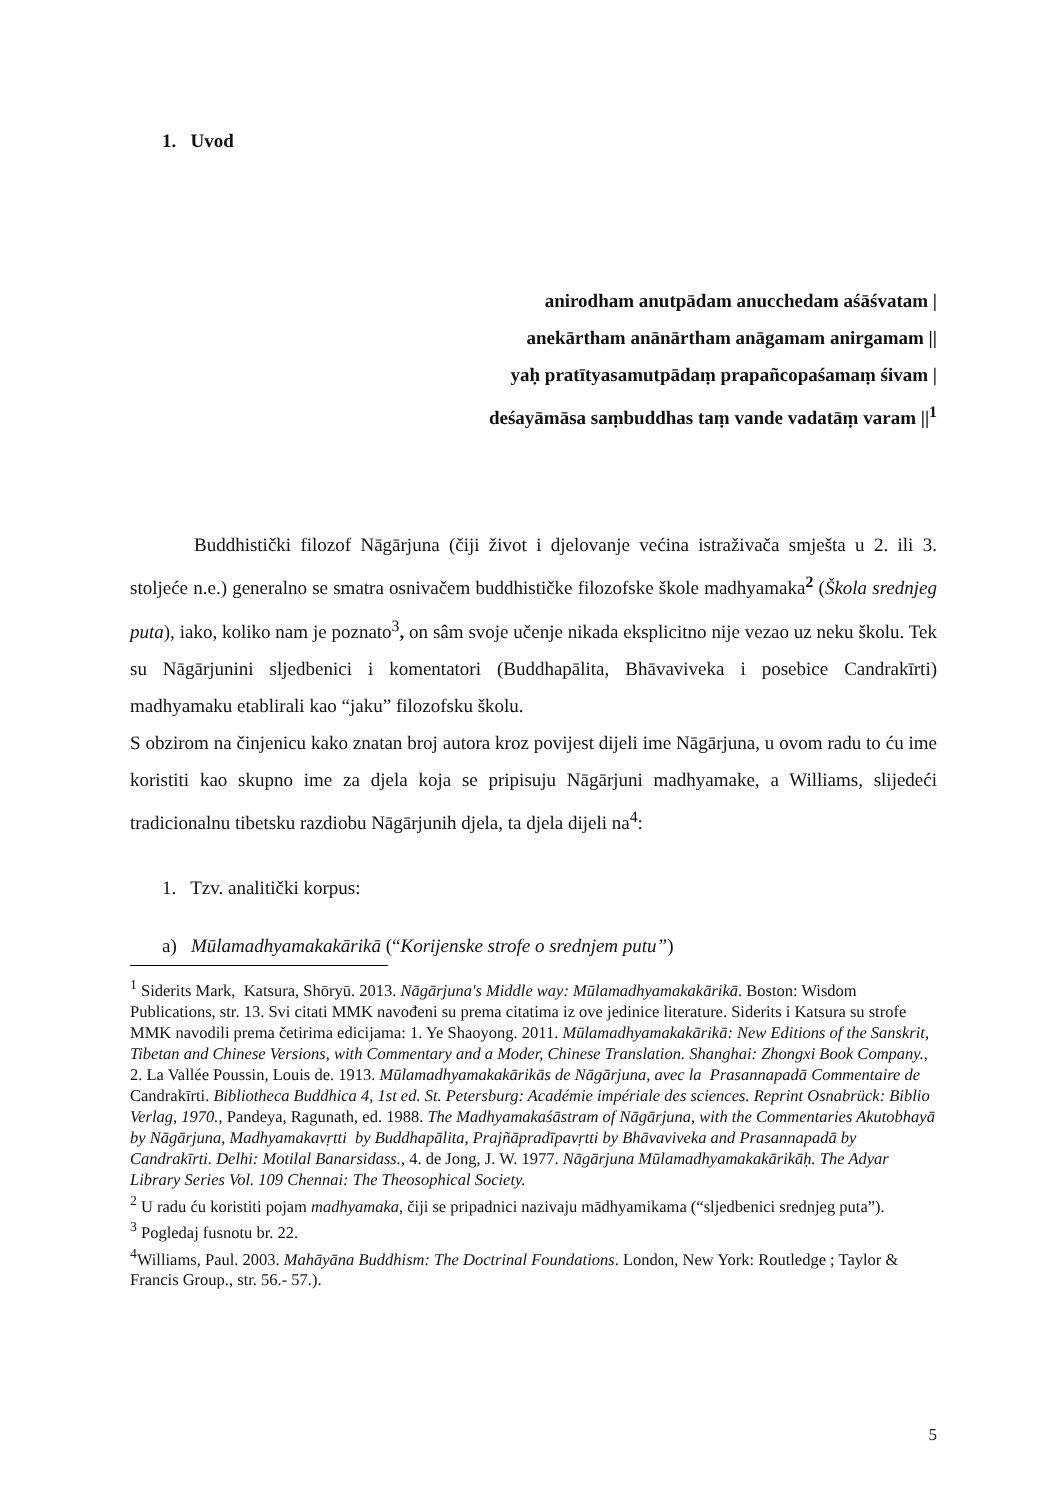1. Uvod
anirodham anutpādam anucchedam aśāśvatam |
anekārtham anānārtham anāgamam anirgamam ||
yaḥ pratītyasamutpādaṃ prapañcopaśamaṃ śivam |
deśayāmāsa saṃbuddhas taṃ vande vadatāṃ varam ||<sup>1</sup>
Buddhistički filozof Nāgārjuna (čiji život i djelovanje većina istraživača smješta u 2. ili 3. stoljeće n.e.) generalno se smatra osnivačem buddhističke filozofske škole madhyamaka<sup>2</sup> (Škola srednjeg puta), iako, koliko nam je poznato<sup>3</sup>, on sâm svoje učenje nikada eksplicitno nije vezao uz neku školu. Tek su Nāgārjunini sljedbenici i komentatori (Buddhapālita, Bhāvaviveka i posebice Candrakīrti) madhyamaku etablirali kao “jaku” filozofsku školu.
S obzirom na činjenicu kako znatan broj autora kroz povijest dijeli ime Nāgārjuna, u ovom radu to ću ime koristiti kao skupno ime za djela koja se pripisuju Nāgārjuni madhyamake, a Williams, slijedeći tradicionalnu tibetsku razdiobu Nāgārjunih djela, ta djela dijeli na<sup>4</sup>:
1. Tzv. analitički korpus:
a) Mūlamadhyamakakārikā (“Korijenske strofe o srednjem putu”)
<sup>1</sup> Siderits Mark, Katsura, Shōryū. 2013. Nāgārjuna's Middle way: Mūlamadhyamakakārikā. Boston: Wisdom Publications, str. 13. Svi citati MMK navođeni su prema citatima iz ove jedinice literature. Siderits i Katsura su strofe MMK navodili prema četirima edicijama: 1. Ye Shaoyong. 2011. Mūlamadhyamakakārikā: New Editions of the Sanskrit, Tibetan and Chinese Versions, with Commentary and a Moder, Chinese Translation. Shanghai: Zhongxi Book Company., 2. La Vallée Poussin, Louis de. 1913. Mūlamadhyamakakārikās de Nāgārjuna, avec la Prasannapadā Commentaire de Candrakīrti. Bibliotheca Buddhica 4, 1st ed. St. Petersburg: Académie impériale des sciences. Reprint Osnabrück: Biblio Verlag, 1970., Pandeya, Ragunath, ed. 1988. The Madhyamakaśāstram of Nāgārjuna, with the Commentaries Akutobhayā by Nāgārjuna, Madhyamakavṛtti by Buddhapālita, Prajñāpradīpavṛtti by Bhāvaviveka and Prasannapadā by Candrakīrti. Delhi: Motilal Banarsidass., 4. de Jong, J. W. 1977. Nāgārjuna Mūlamadhyamakakārikāḥ. The Adyar Library Series Vol. 109 Chennai: The Theosophical Society.
<sup>2</sup> U radu ću koristiti pojam madhyamaka, čiji se pripadnici nazivaju mādhyamikama (“sljedbenici srednjeg puta”).
<sup>3</sup> Pogledaj fusnotu br. 22.
<sup>4</sup> Williams, Paul. 2003. Mahāyāna Buddhism: The Doctrinal Foundations. London, New York: Routledge ; Taylor & Francis Group., str. 56.- 57.).
5